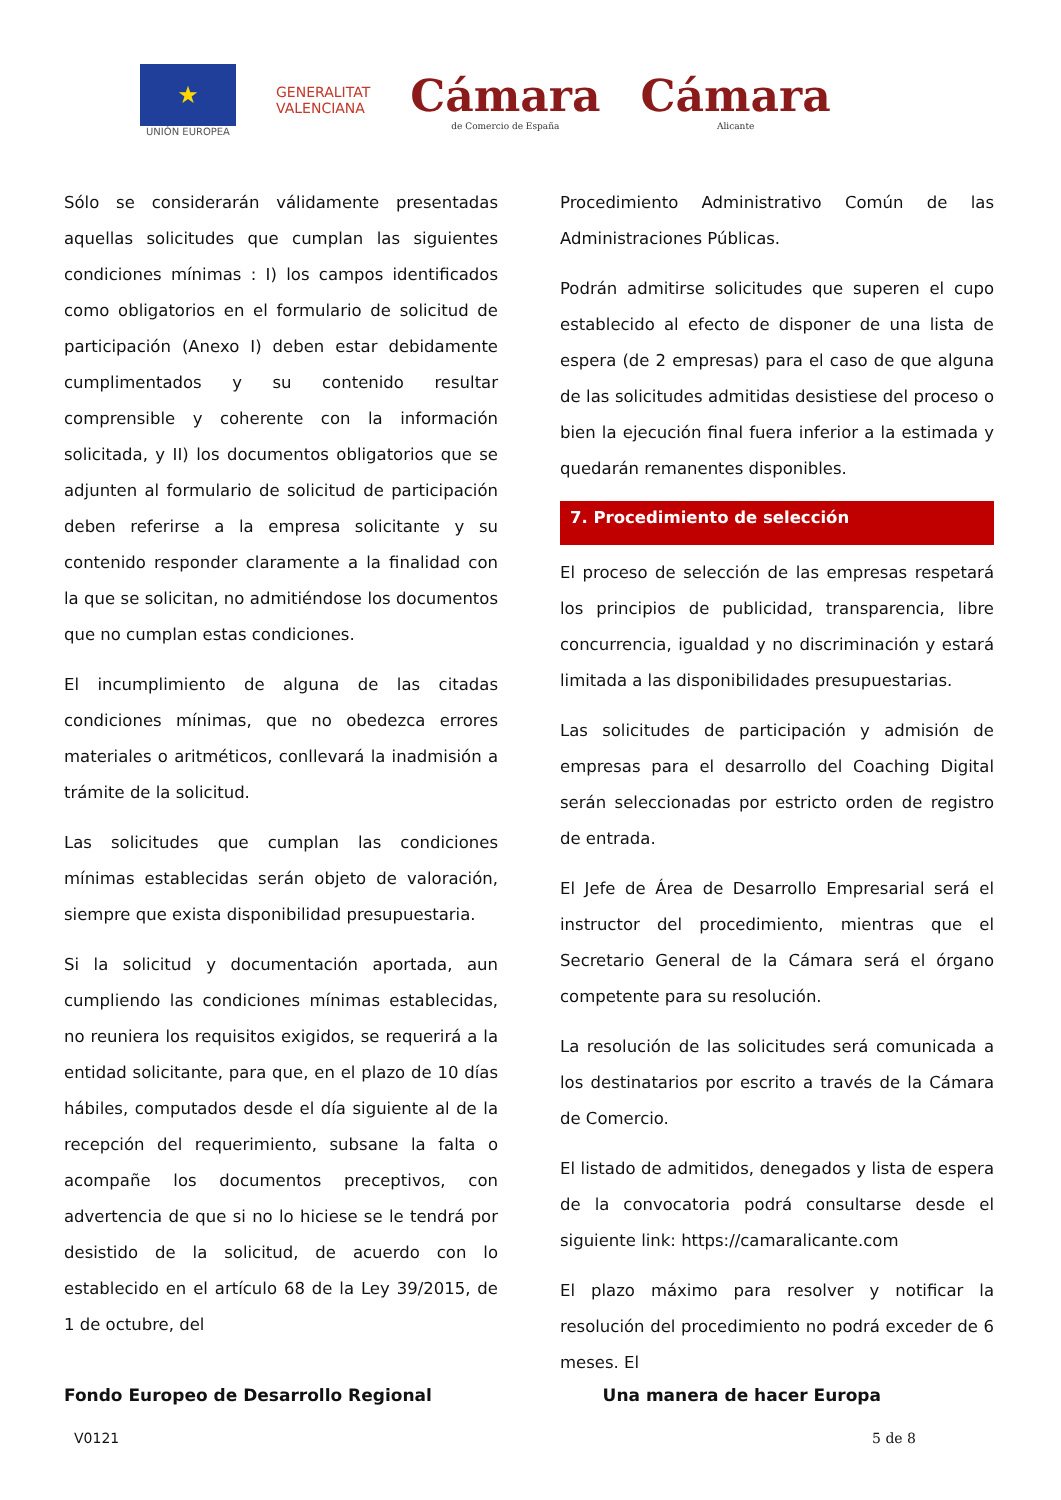★
UNIÓN EUROPEA
GENERALITAT
VALENCIANA
Cámara
de Comercio de España
Cámara
Alicante
Sólo se considerarán válidamente presentadas aquellas solicitudes que cumplan las siguientes condiciones mínimas : I) los campos identificados como obligatorios en el formulario de solicitud de participación (Anexo I) deben estar debidamente cumplimentados y su contenido resultar comprensible y coherente con la información solicitada, y II) los documentos obligatorios que se adjunten al formulario de solicitud de participación deben referirse a la empresa solicitante y su contenido responder claramente a la finalidad con la que se solicitan, no admitiéndose los documentos que no cumplan estas condiciones.
El incumplimiento de alguna de las citadas condiciones mínimas, que no obedezca errores materiales o aritméticos, conllevará la inadmisión a trámite de la solicitud.
Las solicitudes que cumplan las condiciones mínimas establecidas serán objeto de valoración, siempre que exista disponibilidad presupuestaria.
Si la solicitud y documentación aportada, aun cumpliendo las condiciones mínimas establecidas, no reuniera los requisitos exigidos, se requerirá a la entidad solicitante, para que, en el plazo de 10 días hábiles, computados desde el día siguiente al de la recepción del requerimiento, subsane la falta o acompañe los documentos preceptivos, con advertencia de que si no lo hiciese se le tendrá por desistido de la solicitud, de acuerdo con lo establecido en el artículo 68 de la Ley 39/2015, de 1 de octubre, del
Procedimiento Administrativo Común de las Administraciones Públicas.
Podrán admitirse solicitudes que superen el cupo establecido al efecto de disponer de una lista de espera (de 2 empresas) para el caso de que alguna de las solicitudes admitidas desistiese del proceso o bien la ejecución final fuera inferior a la estimada y quedarán remanentes disponibles.
7. Procedimiento de selección
El proceso de selección de las empresas respetará los principios de publicidad, transparencia, libre concurrencia, igualdad y no discriminación y estará limitada a las disponibilidades presupuestarias.
Las solicitudes de participación y admisión de empresas para el desarrollo del Coaching Digital serán seleccionadas por estricto orden de registro de entrada.
El Jefe de Área de Desarrollo Empresarial será el instructor del procedimiento, mientras que el Secretario General de la Cámara será el órgano competente para su resolución.
La resolución de las solicitudes será comunicada a los destinatarios por escrito a través de la Cámara de Comercio.
El listado de admitidos, denegados y lista de espera de la convocatoria podrá consultarse desde el siguiente link: https://camaralicante.com
El plazo máximo para resolver y notificar la resolución del procedimiento no podrá exceder de 6 meses. El
Fondo Europeo de Desarrollo Regional Una manera de hacer Europa
V0121 5 de 8